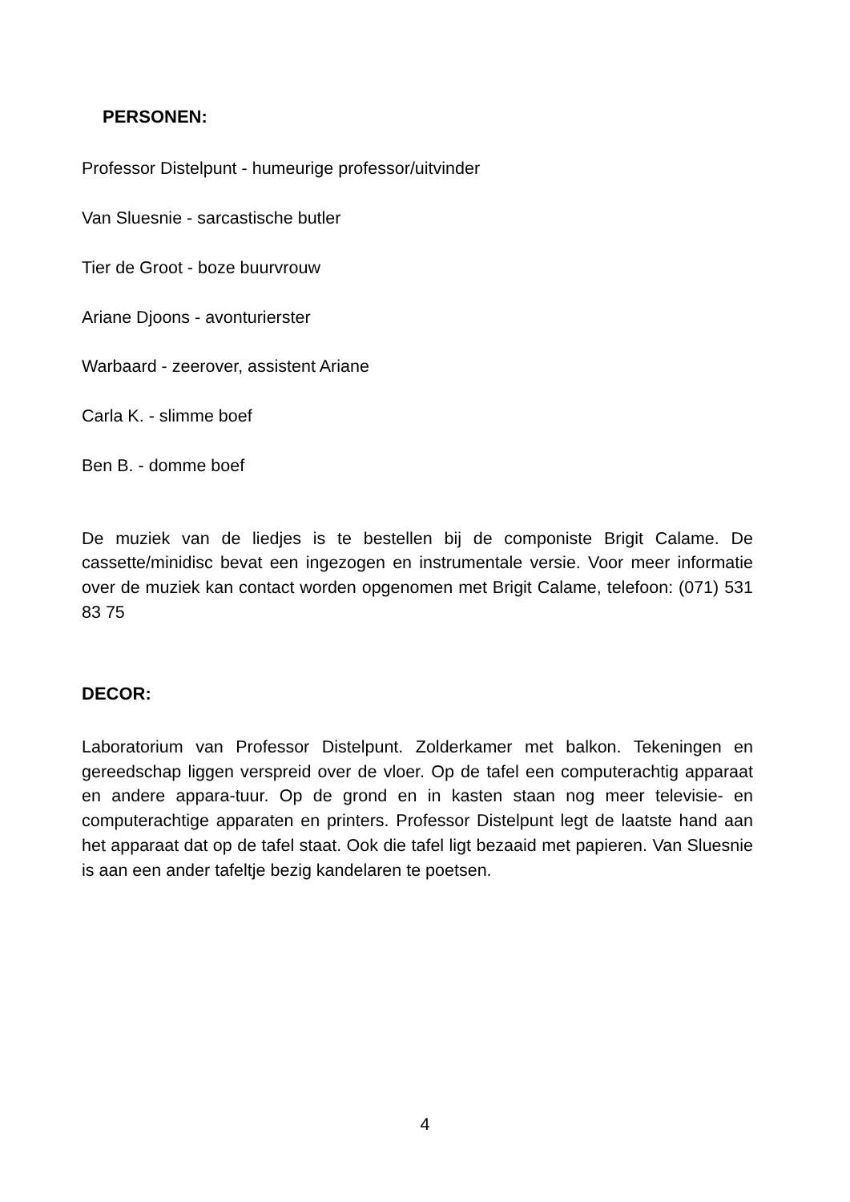PERSONEN:
Professor Distelpunt - humeurige professor/uitvinder
Van Sluesnie - sarcastische butler
Tier de Groot - boze buurvrouw
Ariane Djoons - avonturierster
Warbaard - zeerover, assistent Ariane
Carla K. - slimme boef
Ben B. - domme boef
De muziek van de liedjes is te bestellen bij de componiste Brigit Calame. De cassette/minidisc bevat een ingezogen en instrumentale versie. Voor meer informatie over de muziek kan contact worden opgenomen met Brigit Calame, telefoon: (071) 531 83 75
DECOR:
Laboratorium van Professor Distelpunt. Zolderkamer met balkon. Tekeningen en gereedschap liggen verspreid over de vloer. Op de tafel een computerachtig apparaat en andere appara-tuur. Op de grond en in kasten staan nog meer televisie- en computerachtige apparaten en printers. Professor Distelpunt legt de laatste hand aan het apparaat dat op de tafel staat. Ook die tafel ligt bezaaid met papieren. Van Sluesnie is aan een ander tafeltje bezig kandelaren te poetsen.
4